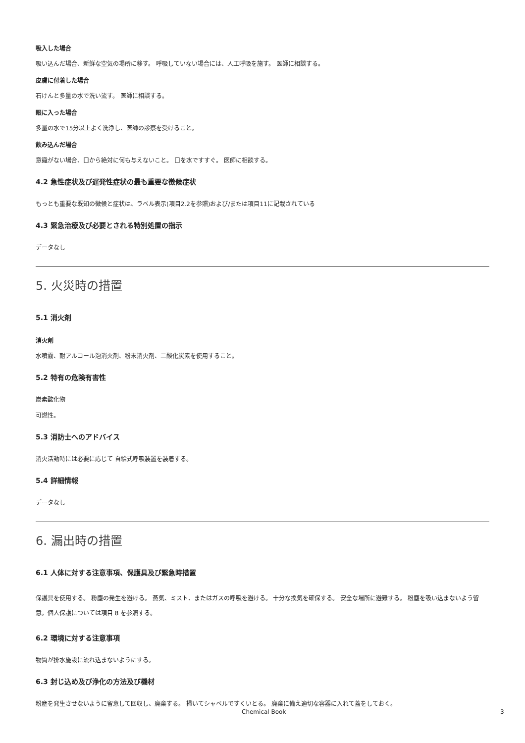吸入した場合
吸い込んだ場合、新鮮な空気の場所に移す。 呼吸していない場合には、人工呼吸を施す。 医師に相談する。
皮膚に付着した場合
石けんと多量の水で洗い流す。 医師に相談する。
眼に入った場合
多量の水で15分以上よく洗浄し、医師の診察を受けること。
飲み込んだ場合
意識がない場合、口から絶対に何も与えないこと。 口を水ですすぐ。 医師に相談する。
4.2 急性症状及び遅発性症状の最も重要な徴候症状
もっとも重要な既知の徴候と症状は、ラベル表示(項目2.2を参照)および/または項目11に記載されている
4.3 緊急治療及び必要とされる特別処置の指示
データなし
5. 火災時の措置
5.1 消火剤
消火剤
水噴霧、耐アルコール泡消火剤、粉末消火剤、二酸化炭素を使用すること。
5.2 特有の危険有害性
炭素酸化物
可燃性。
5.3 消防士へのアドバイス
消火活動時には必要に応じて 自給式呼吸装置を装着する。
5.4 詳細情報
データなし
6. 漏出時の措置
6.1 人体に対する注意事項、保護具及び緊急時措置
保護具を使用する。 粉塵の発生を避ける。 蒸気、ミスト、またはガスの呼吸を避ける。 十分な換気を確保する。 安全な場所に避難する。 粉塵を吸い込まないよう留意。個人保護については項目 8 を参照する。
6.2 環境に対する注意事項
物質が排水施設に流れ込まないようにする。
6.3 封じ込め及び浄化の方法及び機材
粉塵を発生させないように留意して回収し、廃棄する。 掃いてシャベルですくいとる。 廃棄に備え適切な容器に入れて蓋をしておく。
Chemical Book 3